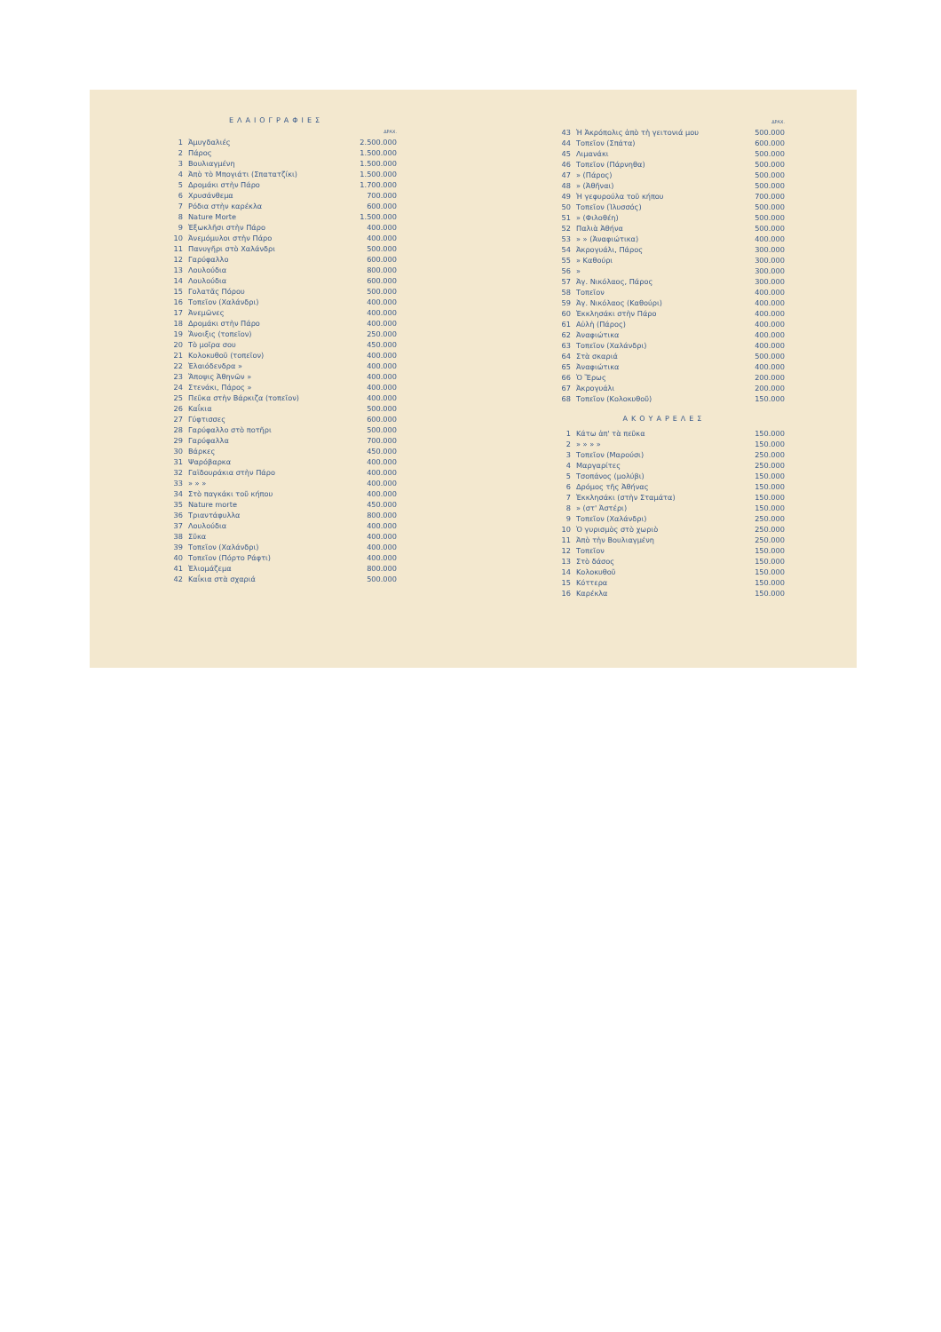ΕΛΑΙΟΓΡΑΦΙΕΣ
| | | ΔΡΑΧ. |
| 1 | Ἀμυγδαλιές | 2.500.000 |
| 2 | Πάρος | 1.500.000 |
| 3 | Βουλιαγμένη | 1.500.000 |
| 4 | Ἀπὸ τὸ Μπογιάτι (Σπατατζίκι) | 1.500.000 |
| 5 | Δρομάκι στὴν Πάρο | 1.700.000 |
| 6 | Χρυσάνθεμα | 700.000 |
| 7 | Ρόδια στὴν καρέκλα | 600.000 |
| 8 | Nature Morte | 1.500.000 |
| 9 | Ἐξωκλῆσι στὴν Πάρο | 400.000 |
| 10 | Ἀνεμόμυλοι στὴν Πάρο | 400.000 |
| 11 | Πανυγῆρι στὸ Χαλάνδρι | 500.000 |
| 12 | Γαρύφαλλο | 600.000 |
| 13 | Λουλούδια | 800.000 |
| 14 | Λουλούδια | 600.000 |
| 15 | Γολατᾶς Πόρου | 500.000 |
| 16 | Τοπεῖον (Χαλάνδρι) | 400.000 |
| 17 | Ἀνεμῶνες | 400.000 |
| 18 | Δρομάκι στὴν Πάρο | 400.000 |
| 19 | Ἄνοιξις (τοπεῖον) | 250.000 |
| 20 | Τὸ μοῖρα σου | 450.000 |
| 21 | Κολοκυθοῦ (τοπεῖον) | 400.000 |
| 22 | Ἐλαιόδενδρα » | 400.000 |
| 23 | Ἄποψις Ἀθηνῶν » | 400.000 |
| 24 | Στενάκι, Πάρος » | 400.000 |
| 25 | Πεῦκα στὴν Βάρκιζα (τοπεῖον) | 400.000 |
| 26 | Καΐκια | 500.000 |
| 27 | Γύφτισσες | 600.000 |
| 28 | Γαρύφαλλο στὸ ποτῆρι | 500.000 |
| 29 | Γαρύφαλλα | 700.000 |
| 30 | Βάρκες | 450.000 |
| 31 | Ψαρόβαρκα | 400.000 |
| 32 | Γαϊδουράκια στὴν Πάρο | 400.000 |
| 33 | » » » | 400.000 |
| 34 | Στὸ παγκάκι τοῦ κήπου | 400.000 |
| 35 | Nature morte | 450.000 |
| 36 | Τριαντάφυλλα | 800.000 |
| 37 | Λουλούδια | 400.000 |
| 38 | Σῦκα | 400.000 |
| 39 | Τοπεῖον (Χαλάνδρι) | 400.000 |
| 40 | Τοπεῖον (Πόρτο Ράφτι) | 400.000 |
| 41 | Ἐλιομάζεμα | 800.000 |
| 42 | Καΐκια στὰ σχαριά | 500.000 |
| | | ΔΡΑΧ. |
| 43 | Ἡ Ἀκρόπολις ἀπὸ τὴ γειτονιά μου | 500.000 |
| 44 | Τοπεῖον (Σπάτα) | 600.000 |
| 45 | Λιμανάκι | 500.000 |
| 46 | Τοπεῖον (Πάρνηθα) | 500.000 |
| 47 | » (Πάρος) | 500.000 |
| 48 | » (Ἀθῆναι) | 500.000 |
| 49 | Ἡ γεφυρούλα τοῦ κήπου | 700.000 |
| 50 | Τοπεῖον (Ἰλυσσός) | 500.000 |
| 51 | » (Φιλοθέη) | 500.000 |
| 52 | Παλιὰ Ἀθήνα | 500.000 |
| 53 | » » (Ἀναφιώτικα) | 400.000 |
| 54 | Ἀκρογυάλι, Πάρος | 300.000 |
| 55 | » Καθούρι | 300.000 |
| 56 | » | 300.000 |
| 57 | Ἀγ. Νικόλαος, Πάρος | 300.000 |
| 58 | Τοπεῖον | 400.000 |
| 59 | Ἀγ. Νικόλαος (Καθούρι) | 400.000 |
| 60 | Ἐκκλησάκι στὴν Πάρο | 400.000 |
| 61 | Αὐλὴ (Πάρος) | 400.000 |
| 62 | Ἀναφιώτικα | 400.000 |
| 63 | Τοπεῖον (Χαλάνδρι) | 400.000 |
| 64 | Στὰ σκαριά | 500.000 |
| 65 | Ἀναφιώτικα | 400.000 |
| 66 | Ὁ Ἔρως | 200.000 |
| 67 | Ἀκρογυάλι | 200.000 |
| 68 | Τοπεῖον (Κολοκυθοῦ) | 150.000 |
ΑΚΟΥΑΡΕΛΕΣ
| 1 | Κάτω ἀπ' τὰ πεῦκα | 150.000 |
| 2 | » » » » | 150.000 |
| 3 | Τοπεῖον (Μαρούσι) | 250.000 |
| 4 | Μαργαρίτες | 250.000 |
| 5 | Τσοπάνος (μολύβι) | 150.000 |
| 6 | Δρόμος τῆς Ἀθήνας | 150.000 |
| 7 | Ἐκκλησάκι (στὴν Σταμάτα) | 150.000 |
| 8 | » (στ' Ἀστέρι) | 150.000 |
| 9 | Τοπεῖον (Χαλάνδρι) | 250.000 |
| 10 | Ὁ γυρισμὸς στὸ χωριὸ | 250.000 |
| 11 | Ἀπὸ τὴν Βουλιαγμένη | 250.000 |
| 12 | Τοπεῖον | 150.000 |
| 13 | Στὸ δάσος | 150.000 |
| 14 | Κολοκυθοῦ | 150.000 |
| 15 | Κόττερα | 150.000 |
| 16 | Καρέκλα | 150.000 |